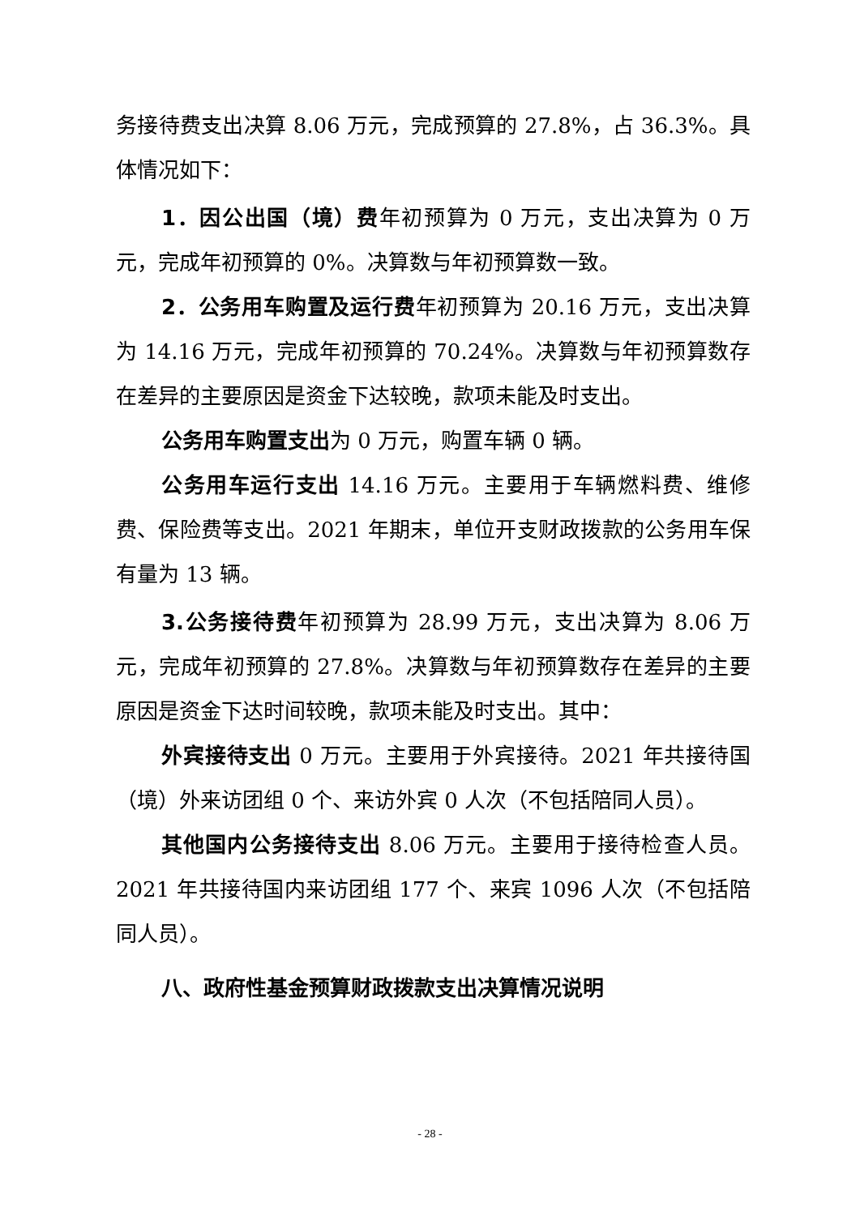务接待费支出决算 8.06 万元，完成预算的 27.8%，占 36.3%。具体情况如下：
1．因公出国（境）费年初预算为 0 万元，支出决算为 0 万元，完成年初预算的 0%。决算数与年初预算数一致。
2．公务用车购置及运行费年初预算为 20.16 万元，支出决算为 14.16 万元，完成年初预算的 70.24%。决算数与年初预算数存在差异的主要原因是资金下达较晚，款项未能及时支出。
公务用车购置支出为 0 万元，购置车辆 0 辆。
公务用车运行支出 14.16 万元。主要用于车辆燃料费、维修费、保险费等支出。2021 年期末，单位开支财政拨款的公务用车保有量为 13 辆。
3.公务接待费年初预算为 28.99 万元，支出决算为 8.06 万元，完成年初预算的 27.8%。决算数与年初预算数存在差异的主要原因是资金下达时间较晚，款项未能及时支出。其中：
外宾接待支出 0 万元。主要用于外宾接待。2021 年共接待国（境）外来访团组 0 个、来访外宾 0 人次（不包括陪同人员）。
其他国内公务接待支出 8.06 万元。主要用于接待检查人员。2021 年共接待国内来访团组 177 个、来宾 1096 人次（不包括陪同人员）。
八、政府性基金预算财政拨款支出决算情况说明
- 28 -